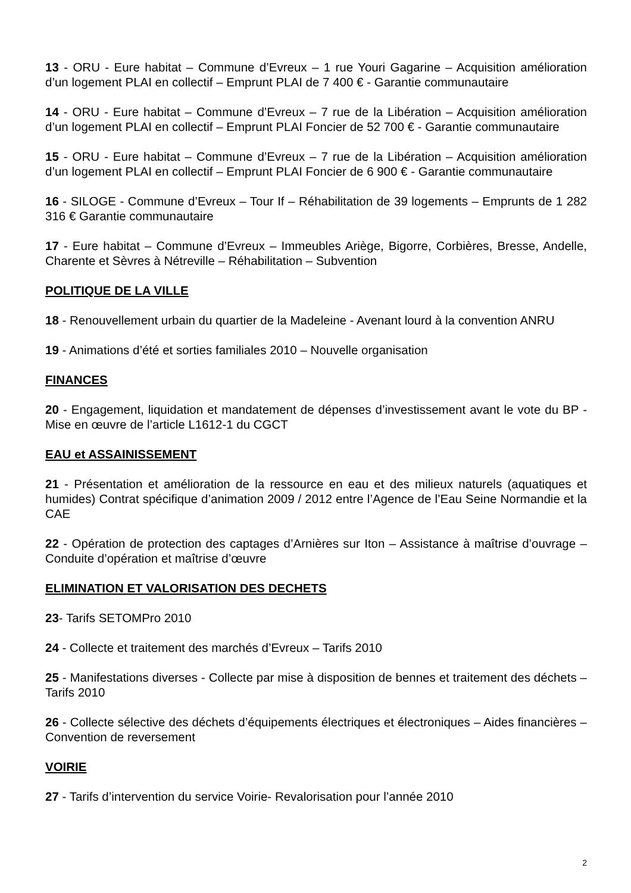13 - ORU - Eure habitat – Commune d’Evreux – 1 rue Youri Gagarine – Acquisition amélioration d’un logement PLAI en collectif – Emprunt PLAI de 7 400 € - Garantie communautaire
14 - ORU - Eure habitat – Commune d’Evreux – 7 rue de la Libération – Acquisition amélioration d’un logement PLAI en collectif – Emprunt PLAI Foncier de 52 700 € - Garantie communautaire
15 - ORU - Eure habitat – Commune d’Evreux – 7 rue de la Libération – Acquisition amélioration d’un logement PLAI en collectif – Emprunt PLAI Foncier de 6 900 € - Garantie communautaire
16 - SILOGE - Commune d’Evreux – Tour If – Réhabilitation de 39 logements – Emprunts de 1 282 316 € Garantie communautaire
17 - Eure habitat – Commune d’Evreux – Immeubles Ariège, Bigorre, Corbières, Bresse, Andelle, Charente et Sèvres à Nétreville – Réhabilitation – Subvention
POLITIQUE DE LA VILLE
18 - Renouvellement urbain du quartier de la Madeleine - Avenant lourd à la convention ANRU
19 - Animations d’été et sorties familiales 2010 – Nouvelle organisation
FINANCES
20 - Engagement, liquidation et mandatement de dépenses d’investissement avant le vote du BP - Mise en œuvre de l’article L1612-1 du CGCT
EAU et ASSAINISSEMENT
21 - Présentation et amélioration de la ressource en eau et des milieux naturels (aquatiques et humides) Contrat spécifique d’animation 2009 / 2012 entre l’Agence de l’Eau Seine Normandie et la CAE
22 - Opération de protection des captages d’Arnières sur Iton – Assistance à maîtrise d’ouvrage – Conduite d’opération et maîtrise d’œuvre
ELIMINATION ET VALORISATION DES DECHETS
23- Tarifs SETOMPro 2010
24 - Collecte et traitement des marchés d’Evreux – Tarifs 2010
25 - Manifestations diverses - Collecte par mise à disposition de bennes et traitement des déchets – Tarifs 2010
26 - Collecte sélective des déchets d’équipements électriques et électroniques – Aides financières – Convention de reversement
VOIRIE
27 - Tarifs d’intervention du service Voirie- Revalorisation pour l’année 2010
2